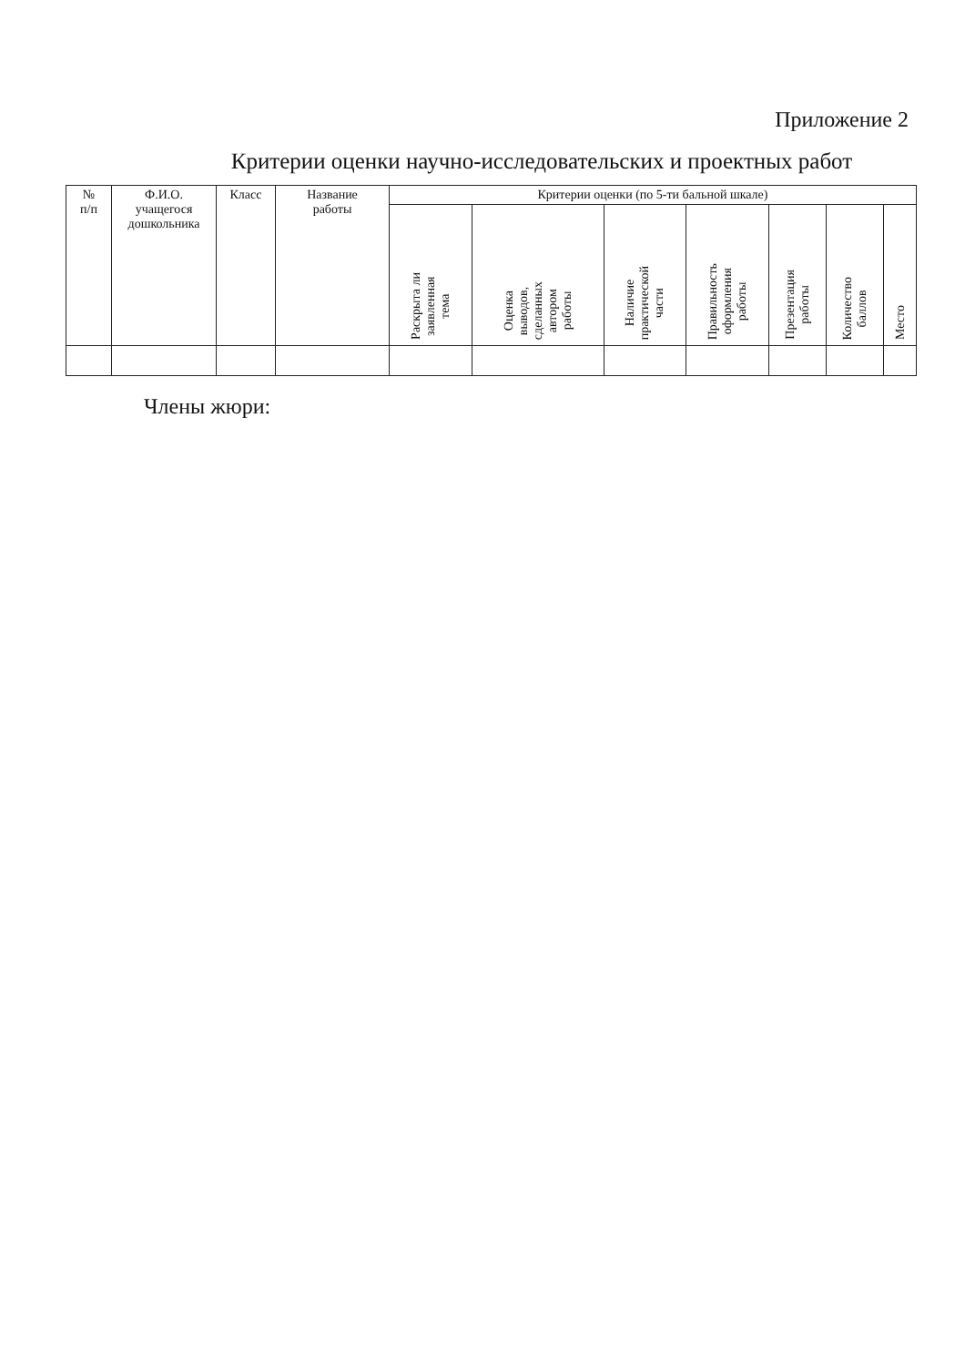Приложение 2
Критерии оценки научно-исследовательских и проектных работ
| № п/п | Ф.И.О. учащегося дошкольника | Класс | Название работы | Критерии оценки (по 5-ти бальной шкале) | | | | | | |
| --- | --- | --- | --- | --- | --- | --- | --- | --- | --- | --- |
| | | | | Раскрыта ли заявленная тема | Оценка выводов, сделанных автором работы | Наличие практической части | Правильность оформления работы | Презентация работы | Количество баллов | Место |
Члены жюри: